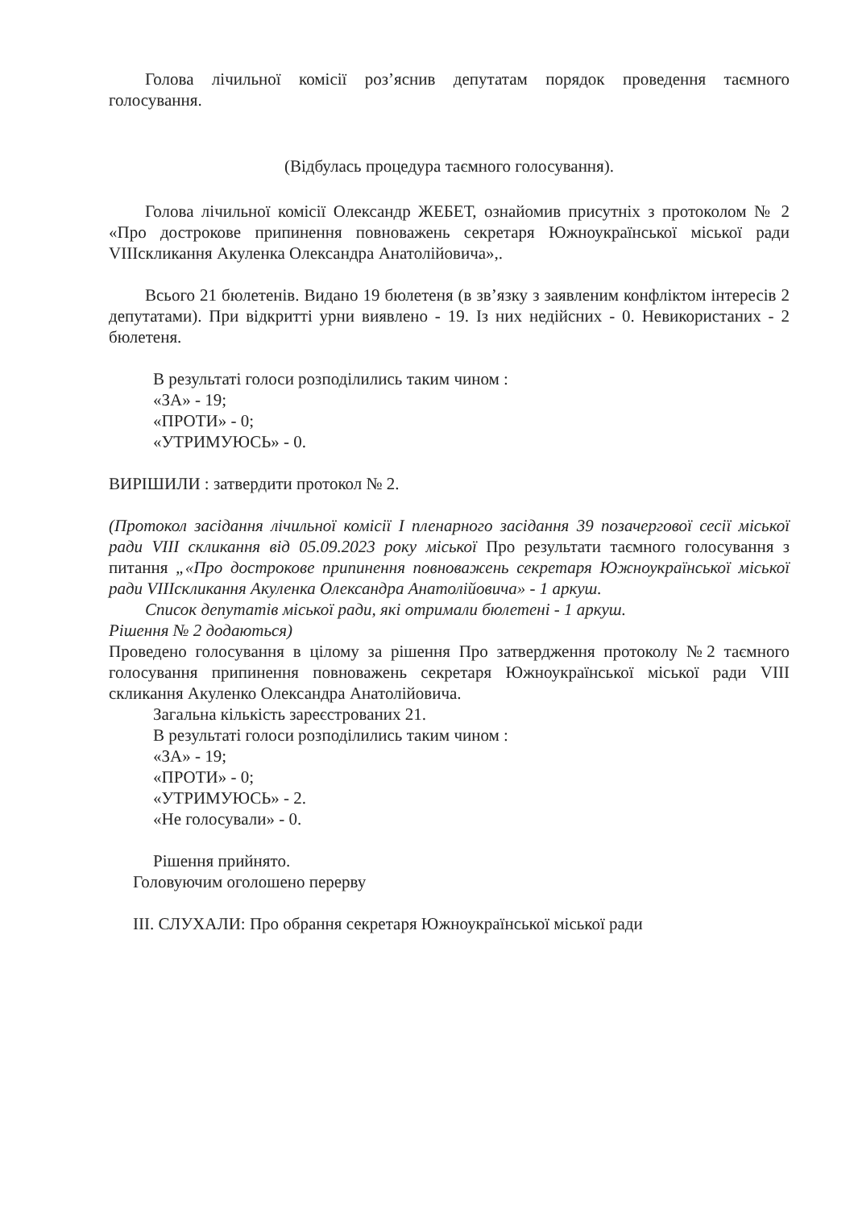Голова лічильної комісії роз’яснив депутатам порядок проведення таємного голосування.
(Відбулась процедура таємного голосування).
Голова лічильної комісії Олександр ЖЕБЕТ, ознайомив присутніх з протоколом № 2 «Про дострокове припинення повноважень секретаря Южноукраїнської міської ради VIIIскликання Акуленка Олександра Анатолійовича»,.
Всього 21 бюлетенів. Видано 19 бюлетеня (в зв’язку з заявленим конфліктом інтересів 2 депутатами). При відкритті урни виявлено - 19. Із них недійсних - 0. Невикористаних - 2 бюлетеня.
В результаті голоси розподілились таким чином :
«ЗА» - 19;
«ПРОТИ» - 0;
«УТРИМУЮСЬ» - 0.
ВИРІШИЛИ : затвердити протокол № 2.
(Протокол засідання лічильної комісії І пленарного засідання 39 позачергової сесії міської ради VIII скликання від 05.09.2023 року міської Про результати таємного голосування з питання „«Про дострокове припинення повноважень секретаря Южноукраїнської міської ради VIIIскликання Акуленка Олександра Анатолійовича» - 1 аркуш.
Список депутатів міської ради, які отримали бюлетені - 1 аркуш.
Рішення № 2 додаються)
Проведено голосування в цілому за рішення Про затвердження протоколу №2 таємного голосування припинення повноважень секретаря Южноукраїнської міської ради VIII скликання Акуленко Олександра Анатолійовича.
Загальна кількість зареєстрованих 21.
В результаті голоси розподілились таким чином :
«ЗА» - 19;
«ПРОТИ» - 0;
«УТРИМУЮСЬ» - 2.
«Не голосували» - 0.
Рішення прийнято.
Головуючим оголошено перерву
ІІІ. СЛУХАЛИ: Про обрання секретаря Южноукраїнської міської ради